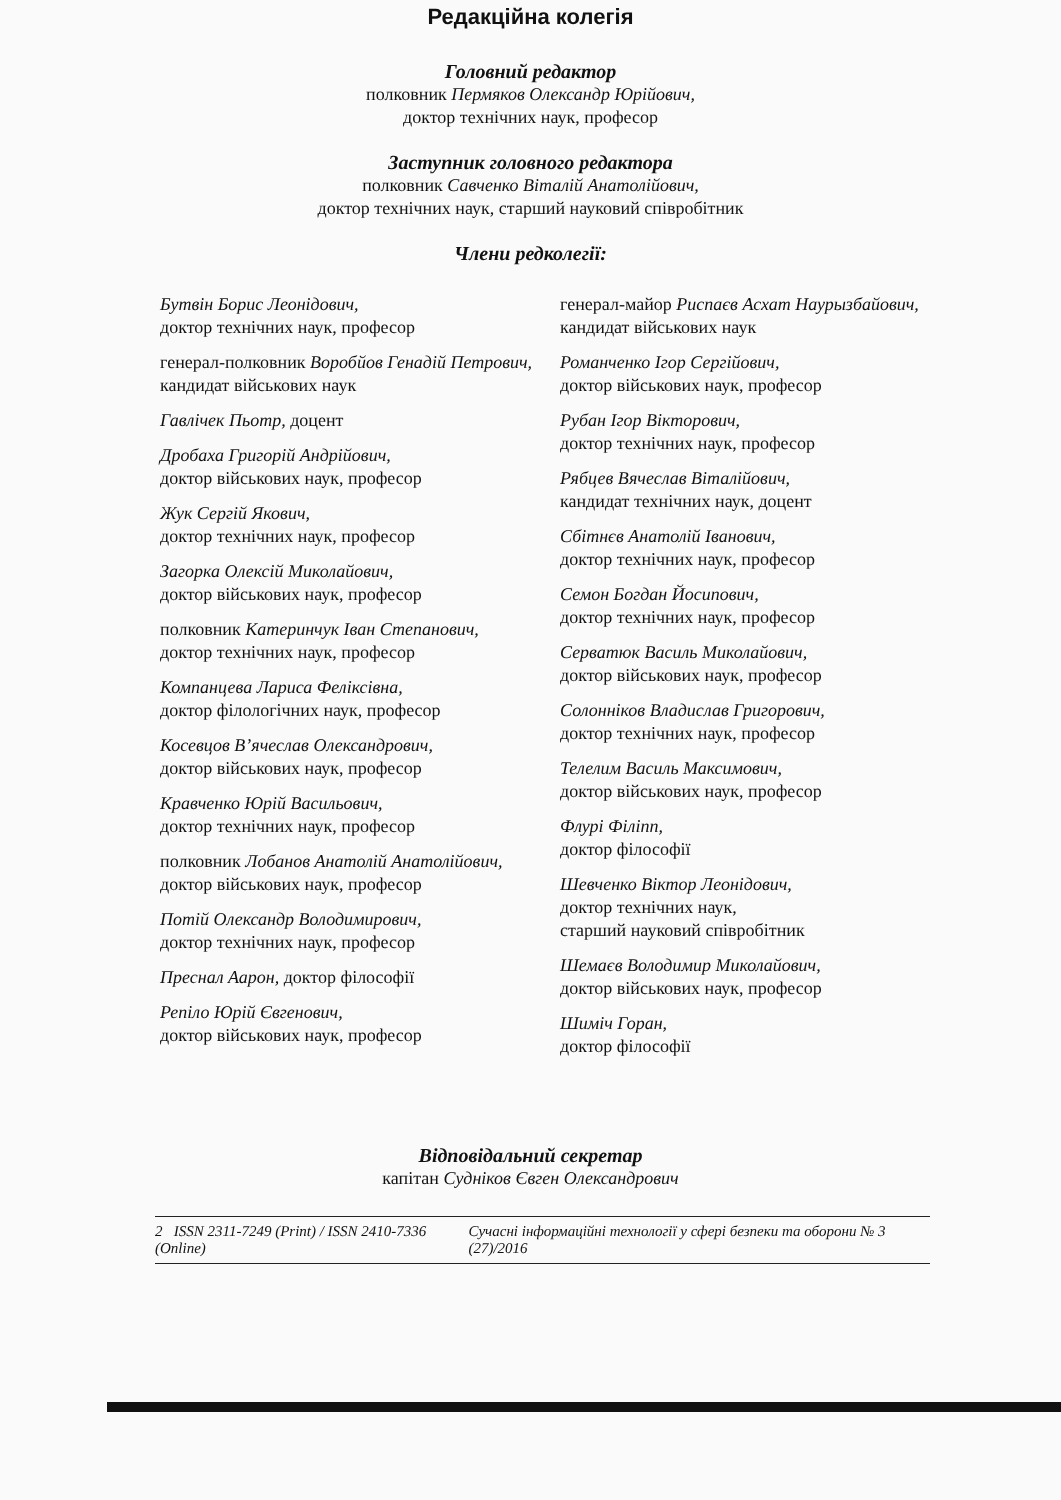Редакційна колегія
Головний редактор
полковник Пермяков Олександр Юрійович,
доктор технічних наук, професор
Заступник головного редактора
полковник Савченко Віталій Анатолійович,
доктор технічних наук, старший науковий співробітник
Члени редколегії:
Бутвін Борис Леонідович,
доктор технічних наук, професор
генерал-полковник Воробйов Генадій Петрович,
кандидат військових наук
Гавлічек Пьотр, доцент
Дробаха Григорій Андрійович,
доктор військових наук, професор
Жук Сергій Якович,
доктор технічних наук, професор
Загорка Олексій Миколайович,
доктор військових наук, професор
полковник Катеринчук Іван Степанович,
доктор технічних наук, професор
Компанцева Лариса Феліксівна,
доктор філологічних наук, професор
Косевцов В’ячеслав Олександрович,
доктор військових наук, професор
Кравченко Юрій Васильович,
доктор технічних наук, професор
полковник Лобанов Анатолій Анатолійович,
доктор військових наук, професор
Потій Олександр Володимирович,
доктор технічних наук, професор
Преснал Аарон, доктор філософії
Репіло Юрій Євгенович,
доктор військових наук, професор
генерал-майор Риспаєв Асхат Наурызбайович,
кандидат військових наук
Романченко Ігор Сергійович,
доктор військових наук, професор
Рубан Ігор Вікторович,
доктор технічних наук, професор
Рябцев Вячеслав Віталійович,
кандидат технічних наук, доцент
Сбітнєв Анатолій Іванович,
доктор технічних наук, професор
Семон Богдан Йосипович,
доктор технічних наук, професор
Серватюк Василь Миколайович,
доктор військових наук, професор
Солонніков Владислав Григорович,
доктор технічних наук, професор
Телелим Василь Максимович,
доктор військових наук, професор
Флурі Філіпп,
доктор філософії
Шевченко Віктор Леонідович,
доктор технічних наук,
старший науковий співробітник
Шемаєв Володимир Миколайович,
доктор військових наук, професор
Шиміч Горан,
доктор філософії
Відповідальний секретар
капітан Судніков Євген Олександрович
2 ISSN 2311-7249 (Print) / ISSN 2410-7336 (Online) Сучасні інформаційні технології у сфері безпеки та оборони № 3 (27)/2016